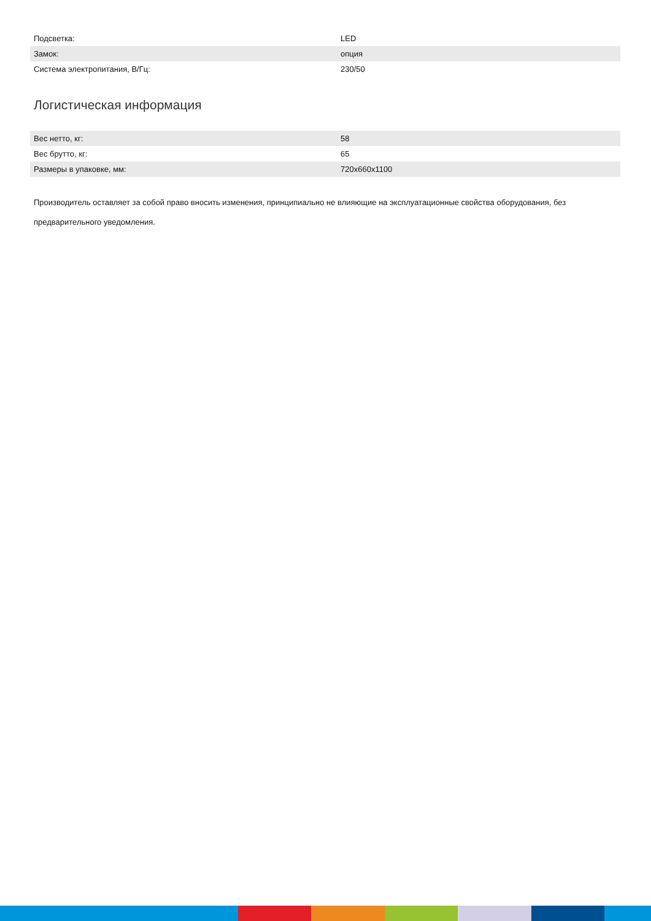| Подсветка: | LED |
| Замок: | опция |
| Система электропитания, В/Гц: | 230/50 |
Логистическая информация
| Вес нетто, кг: | 58 |
| Вес брутто, кг: | 65 |
| Размеры в упаковке, мм: | 720x660x1100 |
Производитель оставляет за собой право вносить изменения, принципиально не влияющие на эксплуатационные свойства оборудования, без предварительного уведомления.